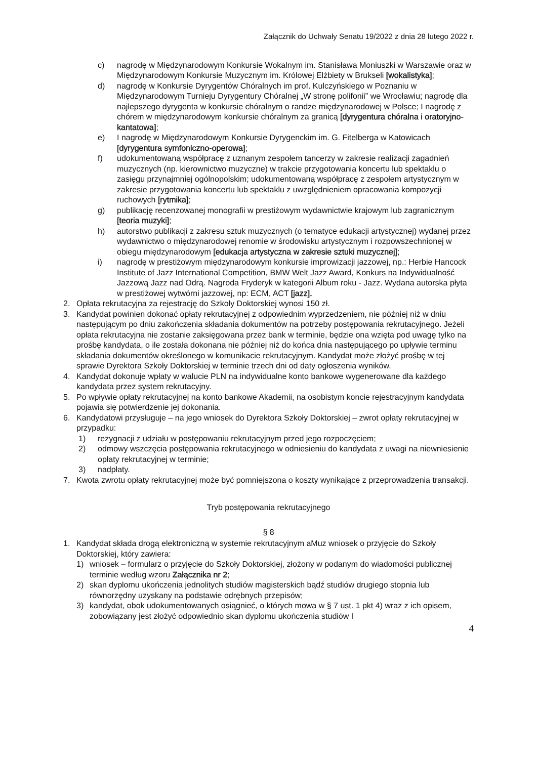Załącznik do Uchwały Senatu 19/2022 z dnia 28 lutego 2022 r.
c) nagrodę w Międzynarodowym Konkursie Wokalnym im. Stanisława Moniuszki w Warszawie oraz w Międzynarodowym Konkursie Muzycznym im. Królowej Elżbiety w Brukseli [wokalistyka];
d) nagrodę w Konkursie Dyrygentów Chóralnych im prof. Kulczyńskiego w Poznaniu w Międzynarodowym Turnieju Dyrygentury Chóralnej „W stronę polifonii” we Wrocławiu; nagrodę dla najlepszego dyrygenta w konkursie chóralnym o randze międzynarodowej w Polsce; I nagrodę z chórem w międzynarodowym konkursie chóralnym za granicą [dyrygentura chóralna i oratoryjno-kantatowa];
e) I nagrodę w Międzynarodowym Konkursie Dyrygenckim im. G. Fitelberga w Katowicach [dyrygentura symfoniczno-operowa];
f) udokumentowaną współpracę z uznanym zespołem tancerzy w zakresie realizacji zagadnień muzycznych (np. kierownictwo muzyczne) w trakcie przygotowania koncertu lub spektaklu o zasięgu przynajmniej ogólnopolskim; udokumentowaną współpracę z zespołem artystycznym w zakresie przygotowania koncertu lub spektaklu z uwzględnieniem opracowania kompozycji ruchowych [rytmika];
g) publikację recenzowanej monografii w prestiżowym wydawnictwie krajowym lub zagranicznym [teoria muzyki];
h) autorstwo publikacji z zakresu sztuk muzycznych (o tematyce edukacji artystycznej) wydanej przez wydawnictwo o międzynarodowej renomie w środowisku artystycznym i rozpowszechnionej w obiegu międzynarodowym [edukacja artystyczna w zakresie sztuki muzycznej];
i) nagrodę w prestiżowym międzynarodowym konkursie improwizacji jazzowej, np.: Herbie Hancock Institute of Jazz International Competition, BMW Welt Jazz Award, Konkurs na Indywidualność Jazzową Jazz nad Odrą. Nagroda Fryderyk w kategorii Album roku - Jazz. Wydana autorska płyta w prestiżowej wytwórni jazzowej, np: ECM, ACT [jazz].
2. Opłata rekrutacyjna za rejestrację do Szkoły Doktorskiej wynosi 150 zł.
3. Kandydat powinien dokonać opłaty rekrutacyjnej z odpowiednim wyprzedzeniem, nie później niż w dniu następującym po dniu zakończenia składania dokumentów na potrzeby postępowania rekrutacyjnego. Jeżeli opłata rekrutacyjna nie zostanie zaksięgowana przez bank w terminie, będzie ona wzięta pod uwagę tylko na prośbę kandydata, o ile została dokonana nie później niż do końca dnia następującego po upływie terminu składania dokumentów określonego w komunikacie rekrutacyjnym. Kandydat może złożyć prośbę w tej sprawie Dyrektora Szkoły Doktorskiej w terminie trzech dni od daty ogłoszenia wyników.
4. Kandydat dokonuje wpłaty w walucie PLN na indywidualne konto bankowe wygenerowane dla każdego kandydata przez system rekrutacyjny.
5. Po wpływie opłaty rekrutacyjnej na konto bankowe Akademii, na osobistym koncie rejestracyjnym kandydata pojawia się potwierdzenie jej dokonania.
6. Kandydatowi przysługuje – na jego wniosek do Dyrektora Szkoły Doktorskiej – zwrot opłaty rekrutacyjnej w przypadku:
1) rezygnacji z udziału w postępowaniu rekrutacyjnym przed jego rozpoczęciem;
2) odmowy wszczęcia postępowania rekrutacyjnego w odniesieniu do kandydata z uwagi na niewniesienie opłaty rekrutacyjnej w terminie;
3) nadpłaty.
7. Kwota zwrotu opłaty rekrutacyjnej może być pomniejszona o koszty wynikające z przeprowadzenia transakcji.
Tryb postępowania rekrutacyjnego
§ 8
1. Kandydat składa drogą elektroniczną w systemie rekrutacyjnym aMuz wniosek o przyjęcie do Szkoły Doktorskiej, który zawiera:
1) wniosek – formularz o przyjęcie do Szkoły Doktorskiej, złożony w podanym do wiadomości publicznej terminie według wzoru Załącznika nr 2;
2) skan dyplomu ukończenia jednolitych studiów magisterskich bądź studiów drugiego stopnia lub równorzędny uzyskany na podstawie odrębnych przepisów;
3) kandydat, obok udokumentowanych osiągnieć, o których mowa w § 7 ust. 1 pkt 4) wraz z ich opisem, zobowiązany jest złożyć odpowiednio skan dyplomu ukończenia studiów I
4